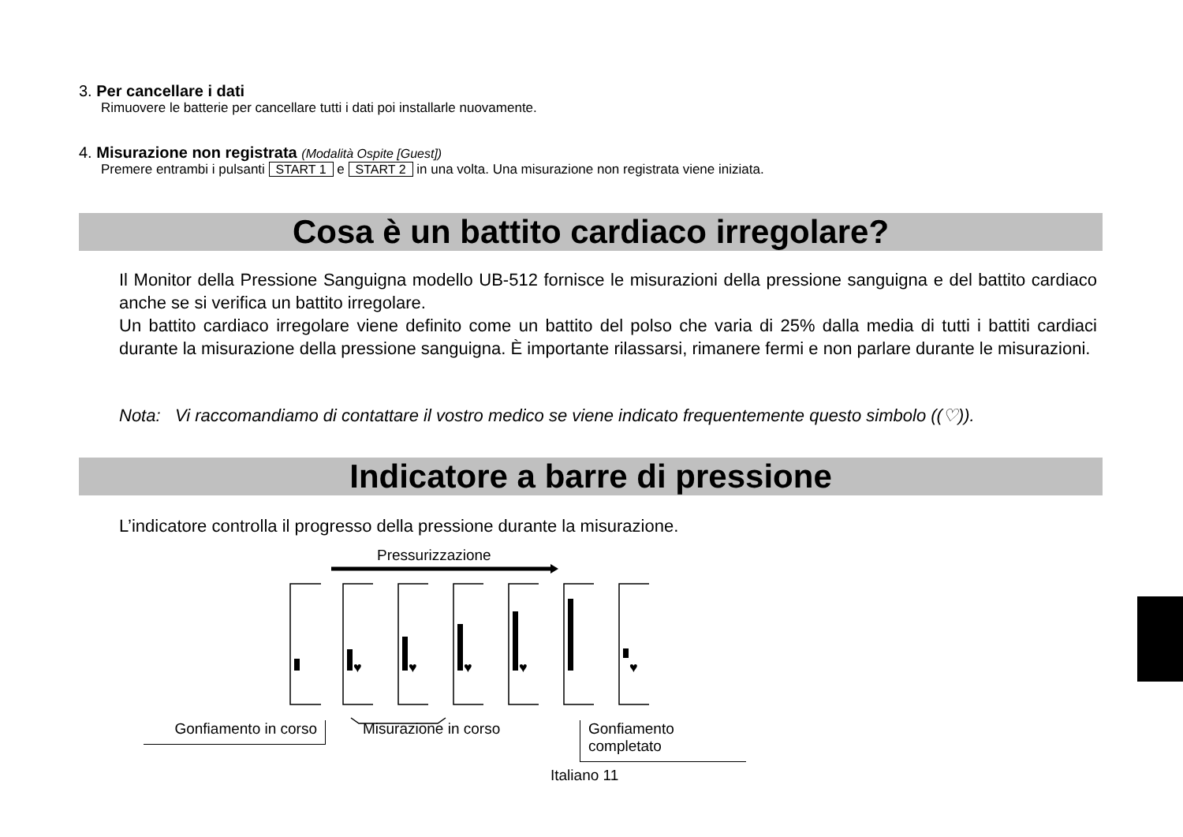3. Per cancellare i dati
Rimuovere le batterie per cancellare tutti i dati poi installarle nuovamente.
4. Misurazione non registrata (Modalità Ospite [Guest])
Premere entrambi i pulsanti START 1 e START 2 in una volta. Una misurazione non registrata viene iniziata.
Cosa è un battito cardiaco irregolare?
Il Monitor della Pressione Sanguigna modello UB-512 fornisce le misurazioni della pressione sanguigna e del battito cardiaco anche se si verifica un battito irregolare.
Un battito cardiaco irregolare viene definito come un battito del polso che varia di 25% dalla media di tutti i battiti cardiaci durante la misurazione della pressione sanguigna. È importante rilassarsi, rimanere fermi e non parlare durante le misurazioni.
Nota: Vi raccomandiamo di contattare il vostro medico se viene indicato frequentemente questo simbolo ((♡)).
Indicatore a barre di pressione
L’indicatore controlla il progresso della pressione durante la misurazione.
Pressurizzazione
♥
♥
♥
♥
♥
Gonfiamento in corso
Misurazione in corso
Gonfiamento completato
Italiano 11